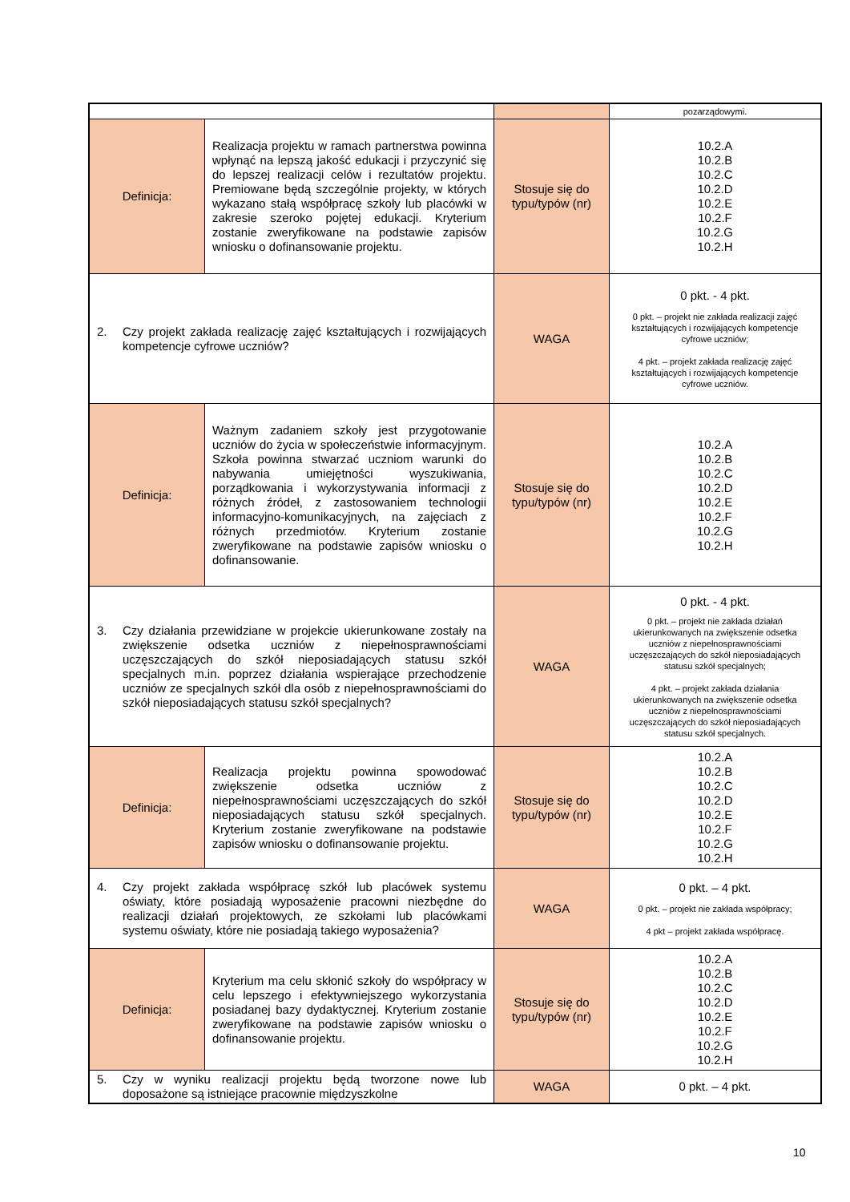| | | | pozarządowymi. |
| Definicja: | Realizacja projektu w ramach partnerstwa powinna wpłynąć na lepszą jakość edukacji i przyczynić się do lepszej realizacji celów i rezultatów projektu. Premiowane będą szczególnie projekty, w których wykazano stałą współpracę szkoły lub placówki w zakresie szeroko pojętej edukacji. Kryterium zostanie zweryfikowane na podstawie zapisów wniosku o dofinansowanie projektu. | Stosuje się do typu/typów (nr) | 10.2.A 10.2.B 10.2.C 10.2.D 10.2.E 10.2.F 10.2.G 10.2.H |
| 2. Czy projekt zakłada realizację zajęć kształtujących i rozwijających kompetencje cyfrowe uczniów? | | WAGA | 0 pkt. - 4 pkt. 0 pkt. – projekt nie zakłada realizacji zajęć kształtujących i rozwijających kompetencje cyfrowe uczniów; 4 pkt. – projekt zakłada realizację zajęć kształtujących i rozwijających kompetencje cyfrowe uczniów. |
| Definicja: | Ważnym zadaniem szkoły jest przygotowanie uczniów do życia w społeczeństwie informacyjnym. Szkoła powinna stwarzać uczniom warunki do nabywania umiejętności wyszukiwania, porządkowania i wykorzystywania informacji z różnych źródeł, z zastosowaniem technologii informacyjno-komunikacyjnych, na zajęciach z różnych przedmiotów. Kryterium zostanie zweryfikowane na podstawie zapisów wniosku o dofinansowanie. | Stosuje się do typu/typów (nr) | 10.2.A 10.2.B 10.2.C 10.2.D 10.2.E 10.2.F 10.2.G 10.2.H |
| 3. Czy działania przewidziane w projekcie ukierunkowane zostały na zwiększenie odsetka uczniów z niepełnosprawnościami uczęszczających do szkół nieposiadających statusu szkół specjalnych m.in. poprzez działania wspierające przechodzenie uczniów ze specjalnych szkół dla osób z niepełnosprawnościami do szkół nieposiadających statusu szkół specjalnych? | | WAGA | 0 pkt. - 4 pkt. 0 pkt. – projekt nie zakłada działań ukierunkowanych na zwiększenie odsetka uczniów z niepełnosprawnościami uczęszczających do szkół nieposiadających statusu szkół specjalnych; 4 pkt. – projekt zakłada działania ukierunkowanych na zwiększenie odsetka uczniów z niepełnosprawnościami uczęszczających do szkół nieposiadających statusu szkół specjalnych. |
| Definicja: | Realizacja projektu powinna spowodować zwiększenie odsetka uczniów z niepełnosprawnościami uczęszczających do szkół nieposiadających statusu szkół specjalnych. Kryterium zostanie zweryfikowane na podstawie zapisów wniosku o dofinansowanie projektu. | Stosuje się do typu/typów (nr) | 10.2.A 10.2.B 10.2.C 10.2.D 10.2.E 10.2.F 10.2.G 10.2.H |
| 4. Czy projekt zakłada współpracę szkół lub placówek systemu oświaty, które posiadają wyposażenie pracowni niezbędne do realizacji działań projektowych, ze szkołami lub placówkami systemu oświaty, które nie posiadają takiego wyposażenia? | | WAGA | 0 pkt. – 4 pkt. 0 pkt. – projekt nie zakłada współpracy; 4 pkt – projekt zakłada współpracę. |
| Definicja: | Kryterium ma celu skłonić szkoły do współpracy w celu lepszego i efektywniejszego wykorzystania posiadanej bazy dydaktycznej. Kryterium zostanie zweryfikowane na podstawie zapisów wniosku o dofinansowanie projektu. | Stosuje się do typu/typów (nr) | 10.2.A 10.2.B 10.2.C 10.2.D 10.2.E 10.2.F 10.2.G 10.2.H |
| 5. Czy w wyniku realizacji projektu będą tworzone nowe lub doposażone są istniejące pracownie międzyszkolne | | WAGA | 0 pkt. – 4 pkt. |
10